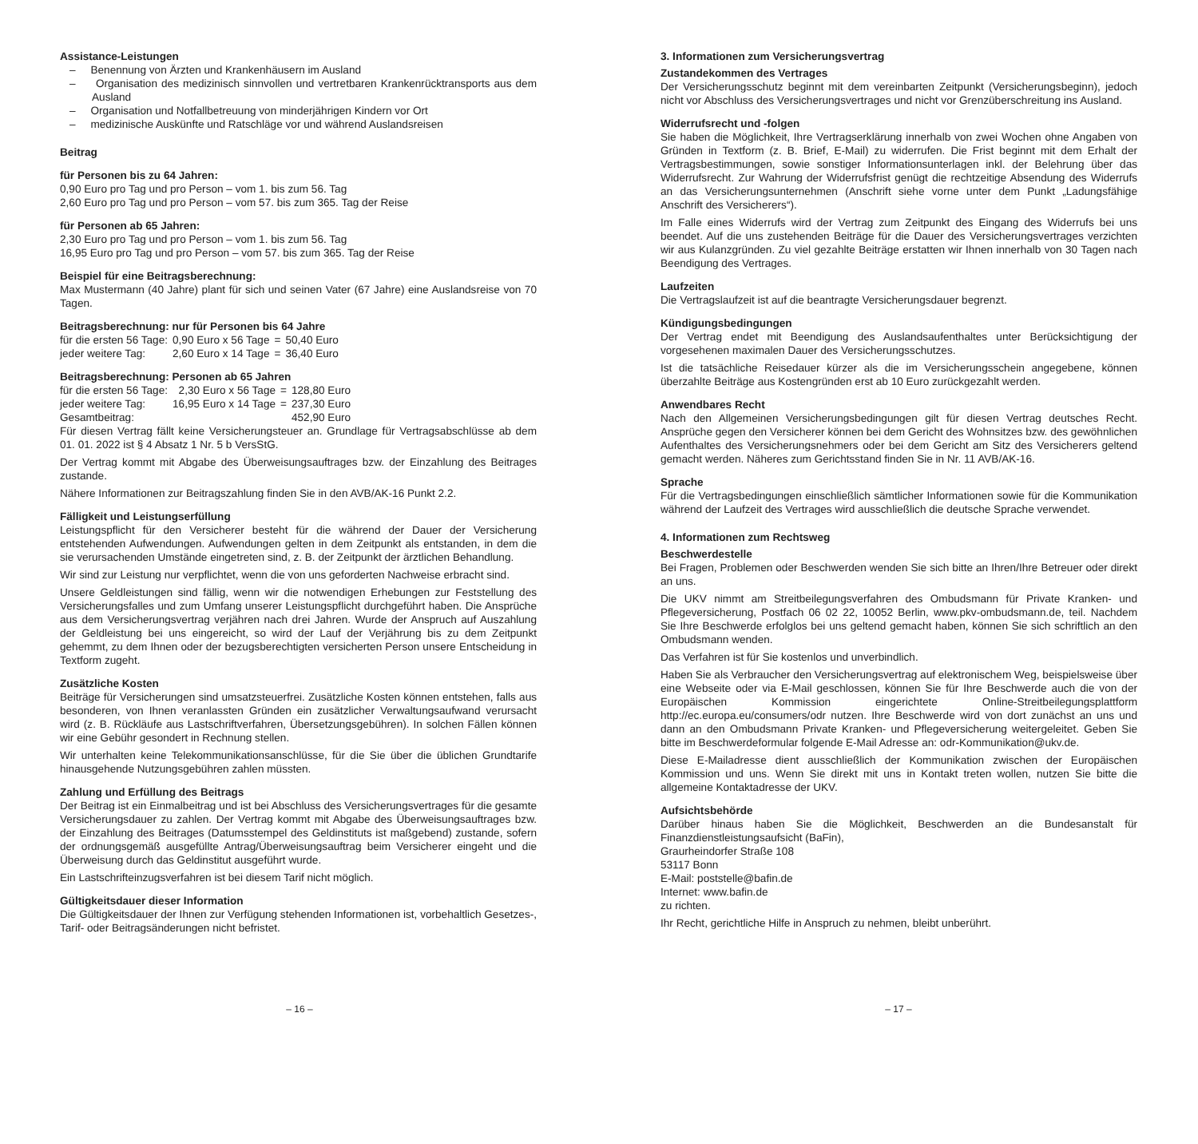Assistance-Leistungen
– Benennung von Ärzten und Krankenhäusern im Ausland
– Organisation des medizinisch sinnvollen und vertretbaren Krankenrücktransports aus dem Ausland
– Organisation und Notfallbetreuung von minderjährigen Kindern vor Ort
– medizinische Auskünfte und Ratschläge vor und während Auslandsreisen
Beitrag
für Personen bis zu 64 Jahren:
0,90 Euro pro Tag und pro Person – vom 1. bis zum 56. Tag
2,60 Euro pro Tag und pro Person – vom 57. bis zum 365. Tag der Reise
für Personen ab 65 Jahren:
2,30 Euro pro Tag und pro Person – vom 1. bis zum 56. Tag
16,95 Euro pro Tag und pro Person – vom 57. bis zum 365. Tag der Reise
Beispiel für eine Beitragsberechnung:
Max Mustermann (40 Jahre) plant für sich und seinen Vater (67 Jahre) eine Auslandsreise von 70 Tagen.
Beitragsberechnung: nur für Personen bis 64 Jahre
| für die ersten 56 Tage: | 0,90 Euro x 56 Tage | = | 50,40 Euro |
| jeder weitere Tag: | 2,60 Euro x 14 Tage | = | 36,40 Euro |
Beitragsberechnung: Personen ab 65 Jahren
| für die ersten 56 Tage: | 2,30 Euro x 56 Tage | = | 128,80 Euro |
| jeder weitere Tag: | 16,95 Euro x 14 Tage | = | 237,30 Euro |
| Gesamtbeitrag: | | | 452,90 Euro |
Für diesen Vertrag fällt keine Versicherungsteuer an. Grundlage für Vertragsabschlüsse ab dem 01. 01. 2022 ist § 4 Absatz 1 Nr. 5 b VersStG.
Der Vertrag kommt mit Abgabe des Überweisungsauftrages bzw. der Einzahlung des Beitrages zustande.
Nähere Informationen zur Beitragszahlung finden Sie in den AVB/AK-16 Punkt 2.2.
Fälligkeit und Leistungserfüllung
Leistungspflicht für den Versicherer besteht für die während der Dauer der Versicherung entstehenden Aufwendungen. Aufwendungen gelten in dem Zeitpunkt als entstanden, in dem die sie verursachenden Umstände eingetreten sind, z. B. der Zeitpunkt der ärztlichen Behandlung.
Wir sind zur Leistung nur verpflichtet, wenn die von uns geforderten Nachweise erbracht sind.
Unsere Geldleistungen sind fällig, wenn wir die notwendigen Erhebungen zur Feststellung des Versicherungsfalles und zum Umfang unserer Leistungspflicht durchgeführt haben. Die Ansprüche aus dem Versicherungsvertrag verjähren nach drei Jahren. Wurde der Anspruch auf Auszahlung der Geldleistung bei uns eingereicht, so wird der Lauf der Verjährung bis zu dem Zeitpunkt gehemmt, zu dem Ihnen oder der bezugsberechtigten versicherten Person unsere Entscheidung in Textform zugeht.
Zusätzliche Kosten
Beiträge für Versicherungen sind umsatzsteuerfrei. Zusätzliche Kosten können entstehen, falls aus besonderen, von Ihnen veranlassten Gründen ein zusätzlicher Verwaltungsaufwand verursacht wird (z. B. Rückläufe aus Lastschriftverfahren, Übersetzungsgebühren). In solchen Fällen können wir eine Gebühr gesondert in Rechnung stellen.
Wir unterhalten keine Telekommunikationsanschlüsse, für die Sie über die üblichen Grundtarife hinausgehende Nutzungsgebühren zahlen müssten.
Zahlung und Erfüllung des Beitrags
Der Beitrag ist ein Einmalbeitrag und ist bei Abschluss des Versicherungsvertrages für die gesamte Versicherungsdauer zu zahlen. Der Vertrag kommt mit Abgabe des Überweisungsauftrages bzw. der Einzahlung des Beitrages (Datumsstempel des Geldinstituts ist maßgebend) zustande, sofern der ordnungsgemäß ausgefüllte Antrag/Überweisungsauftrag beim Versicherer eingeht und die Überweisung durch das Geldinstitut ausgeführt wurde.
Ein Lastschrifteinzugsverfahren ist bei diesem Tarif nicht möglich.
Gültigkeitsdauer dieser Information
Die Gültigkeitsdauer der Ihnen zur Verfügung stehenden Informationen ist, vorbehaltlich Gesetzes-, Tarif- oder Beitragsänderungen nicht befristet.
3. Informationen zum Versicherungsvertrag
Zustandekommen des Vertrages
Der Versicherungsschutz beginnt mit dem vereinbarten Zeitpunkt (Versicherungsbeginn), jedoch nicht vor Abschluss des Versicherungsvertrages und nicht vor Grenzüberschreitung ins Ausland.
Widerrufsrecht und -folgen
Sie haben die Möglichkeit, Ihre Vertragserklärung innerhalb von zwei Wochen ohne Angaben von Gründen in Textform (z. B. Brief, E-Mail) zu widerrufen. Die Frist beginnt mit dem Erhalt der Vertragsbestimmungen, sowie sonstiger Informationsunterlagen inkl. der Belehrung über das Widerrufsrecht. Zur Wahrung der Widerrufsfrist genügt die rechtzeitige Absendung des Widerrufs an das Versicherungsunternehmen (Anschrift siehe vorne unter dem Punkt „Ladungsfähige Anschrift des Versicherers“).
Im Falle eines Widerrufs wird der Vertrag zum Zeitpunkt des Eingang des Widerrufs bei uns beendet. Auf die uns zustehenden Beiträge für die Dauer des Versicherungsvertrages verzichten wir aus Kulanzgründen. Zu viel gezahlte Beiträge erstatten wir Ihnen innerhalb von 30 Tagen nach Beendigung des Vertrages.
Laufzeiten
Die Vertragslaufzeit ist auf die beantragte Versicherungsdauer begrenzt.
Kündigungsbedingungen
Der Vertrag endet mit Beendigung des Auslandsaufenthaltes unter Berücksichtigung der vorgesehenen maximalen Dauer des Versicherungsschutzes.
Ist die tatsächliche Reisedauer kürzer als die im Versicherungsschein angegebene, können überzahlte Beiträge aus Kostengründen erst ab 10 Euro zurückgezahlt werden.
Anwendbares Recht
Nach den Allgemeinen Versicherungsbedingungen gilt für diesen Vertrag deutsches Recht. Ansprüche gegen den Versicherer können bei dem Gericht des Wohnsitzes bzw. des gewöhnlichen Aufenthaltes des Versicherungsnehmers oder bei dem Gericht am Sitz des Versicherers geltend gemacht werden. Näheres zum Gerichtsstand finden Sie in Nr. 11 AVB/AK-16.
Sprache
Für die Vertragsbedingungen einschließlich sämtlicher Informationen sowie für die Kommunikation während der Laufzeit des Vertrages wird ausschließlich die deutsche Sprache verwendet.
4. Informationen zum Rechtsweg
Beschwerdestelle
Bei Fragen, Problemen oder Beschwerden wenden Sie sich bitte an Ihren/Ihre Betreuer oder direkt an uns.
Die UKV nimmt am Streitbeilegungsverfahren des Ombudsmann für Private Kranken- und Pflegeversicherung, Postfach 06 02 22, 10052 Berlin, www.pkv-ombudsmann.de, teil. Nachdem Sie Ihre Beschwerde erfolglos bei uns geltend gemacht haben, können Sie sich schriftlich an den Ombudsmann wenden.
Das Verfahren ist für Sie kostenlos und unverbindlich.
Haben Sie als Verbraucher den Versicherungsvertrag auf elektronischem Weg, beispielsweise über eine Webseite oder via E-Mail geschlossen, können Sie für Ihre Beschwerde auch die von der Europäischen Kommission eingerichtete Online-Streitbeilegungsplattform http://ec.europa.eu/consumers/odr nutzen. Ihre Beschwerde wird von dort zunächst an uns und dann an den Ombudsmann Private Kranken- und Pflegeversicherung weitergeleitet. Geben Sie bitte im Beschwerdeformular folgende E-Mail Adresse an: odr-Kommunikation@ukv.de.
Diese E-Mailadresse dient ausschließlich der Kommunikation zwischen der Europäischen Kommission und uns. Wenn Sie direkt mit uns in Kontakt treten wollen, nutzen Sie bitte die allgemeine Kontaktadresse der UKV.
Aufsichtsbehörde
Darüber hinaus haben Sie die Möglichkeit, Beschwerden an die Bundesanstalt für Finanzdienstleistungsaufsicht (BaFin),
Graurheindorfer Straße 108
53117 Bonn
E-Mail: poststelle@bafin.de
Internet: www.bafin.de
zu richten.
Ihr Recht, gerichtliche Hilfe in Anspruch zu nehmen, bleibt unberührt.
– 16 – – 17 –